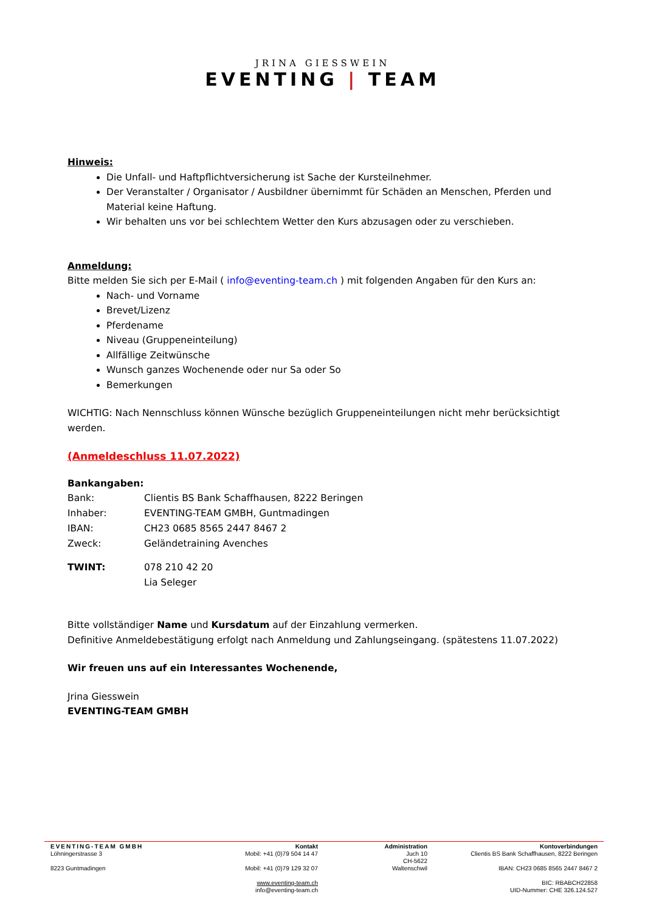JRINA GIESSWEIN
EVENTING | TEAM
Hinweis:
Die Unfall- und Haftpflichtversicherung ist Sache der Kursteilnehmer.
Der Veranstalter / Organisator / Ausbildner übernimmt für Schäden an Menschen, Pferden und Material keine Haftung.
Wir behalten uns vor bei schlechtem Wetter den Kurs abzusagen oder zu verschieben.
Anmeldung:
Bitte melden Sie sich per E-Mail ( info@eventing-team.ch ) mit folgenden Angaben für den Kurs an:
Nach- und Vorname
Brevet/Lizenz
Pferdename
Niveau (Gruppeneinteilung)
Allfällige Zeitwünsche
Wunsch ganzes Wochenende oder nur Sa oder So
Bemerkungen
WICHTIG: Nach Nennschluss können Wünsche bezüglich Gruppeneinteilungen nicht mehr berücksichtigt werden.
(Anmeldeschluss 11.07.2022)
Bankangaben:
| Bank: | Clientis BS Bank Schaffhausen, 8222 Beringen |
| Inhaber: | EVENTING-TEAM GMBH, Guntmadingen |
| IBAN: | CH23 0685 8565 2447 8467 2 |
| Zweck: | Geländetraining Avenches |
| TWINT: | 078 210 42 20 Lia Seleger |
Bitte vollständiger Name und Kursdatum auf der Einzahlung vermerken.
Definitive Anmeldebestätigung erfolgt nach Anmeldung und Zahlungseingang. (spätestens 11.07.2022)
Wir freuen uns auf ein Interessantes Wochenende,
Jrina Giesswein
EVENTING-TEAM GMBH
EVENTING-TEAM GMBH
Löhningerstrasse 3
8223 Guntmadingen
Kontakt
Mobil: +41 (0)79 504 14 47
Mobil: +41 (0)79 129 32 07
www.eventing-team.ch
info@eventing-team.ch
Administration
Juch 10
CH-5622
Waltenschwil
Kontoverbindungen
Clientis BS Bank Schaffhausen, 8222 Beringen
IBAN: CH23 0685 8565 2447 8467 2
BIC: RBABCH22858
UID-Nummer: CHE 326.124.527